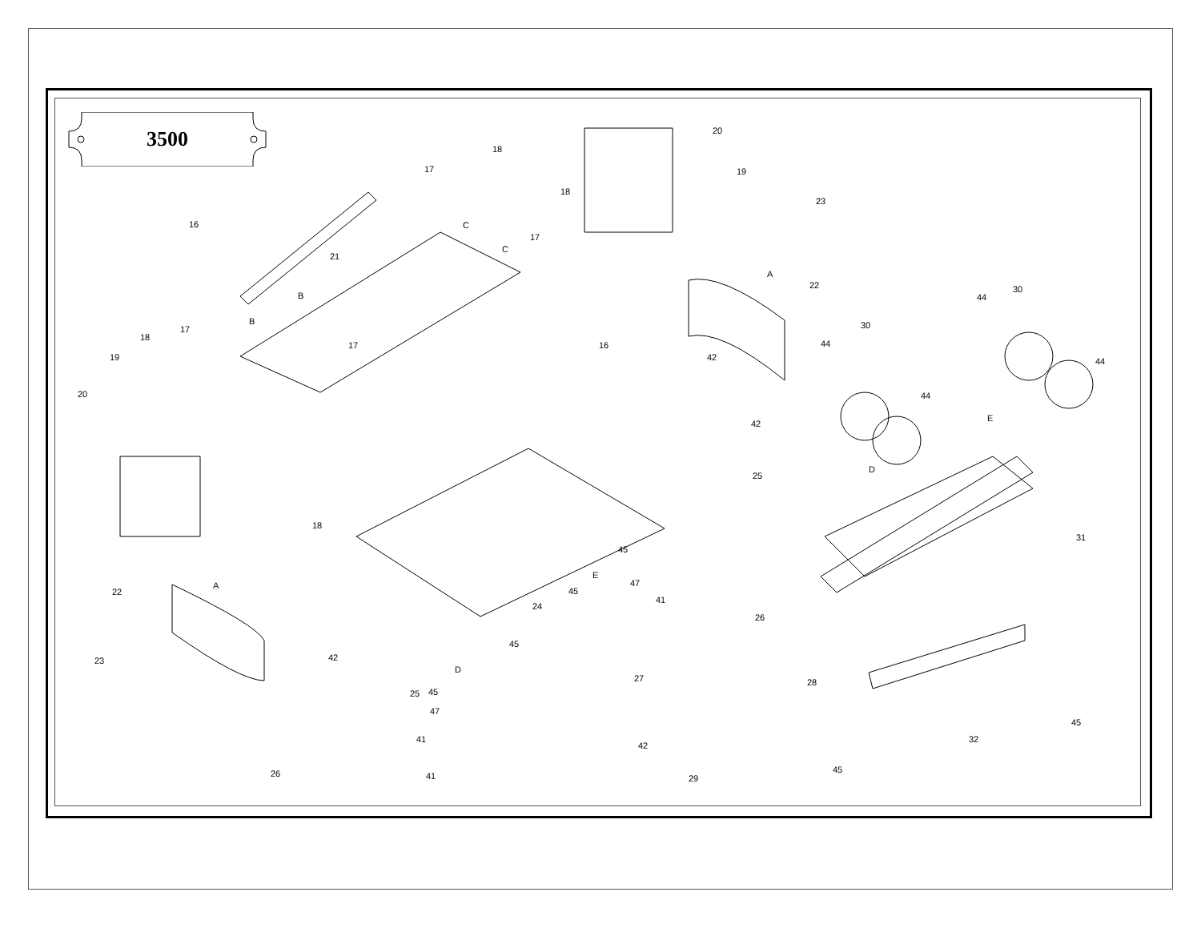3500
16
16
17
17
17
17
18
18
18
18
19
19
20
20
21
22
22
23
23
24
25
25
26
26
27 28
29
30
30
31
32
41
41
41
42
42
42
42
44
44
44
44
45
45
45
45
45
45
47
47
C
C
B
B
A
A
D
D
E
E